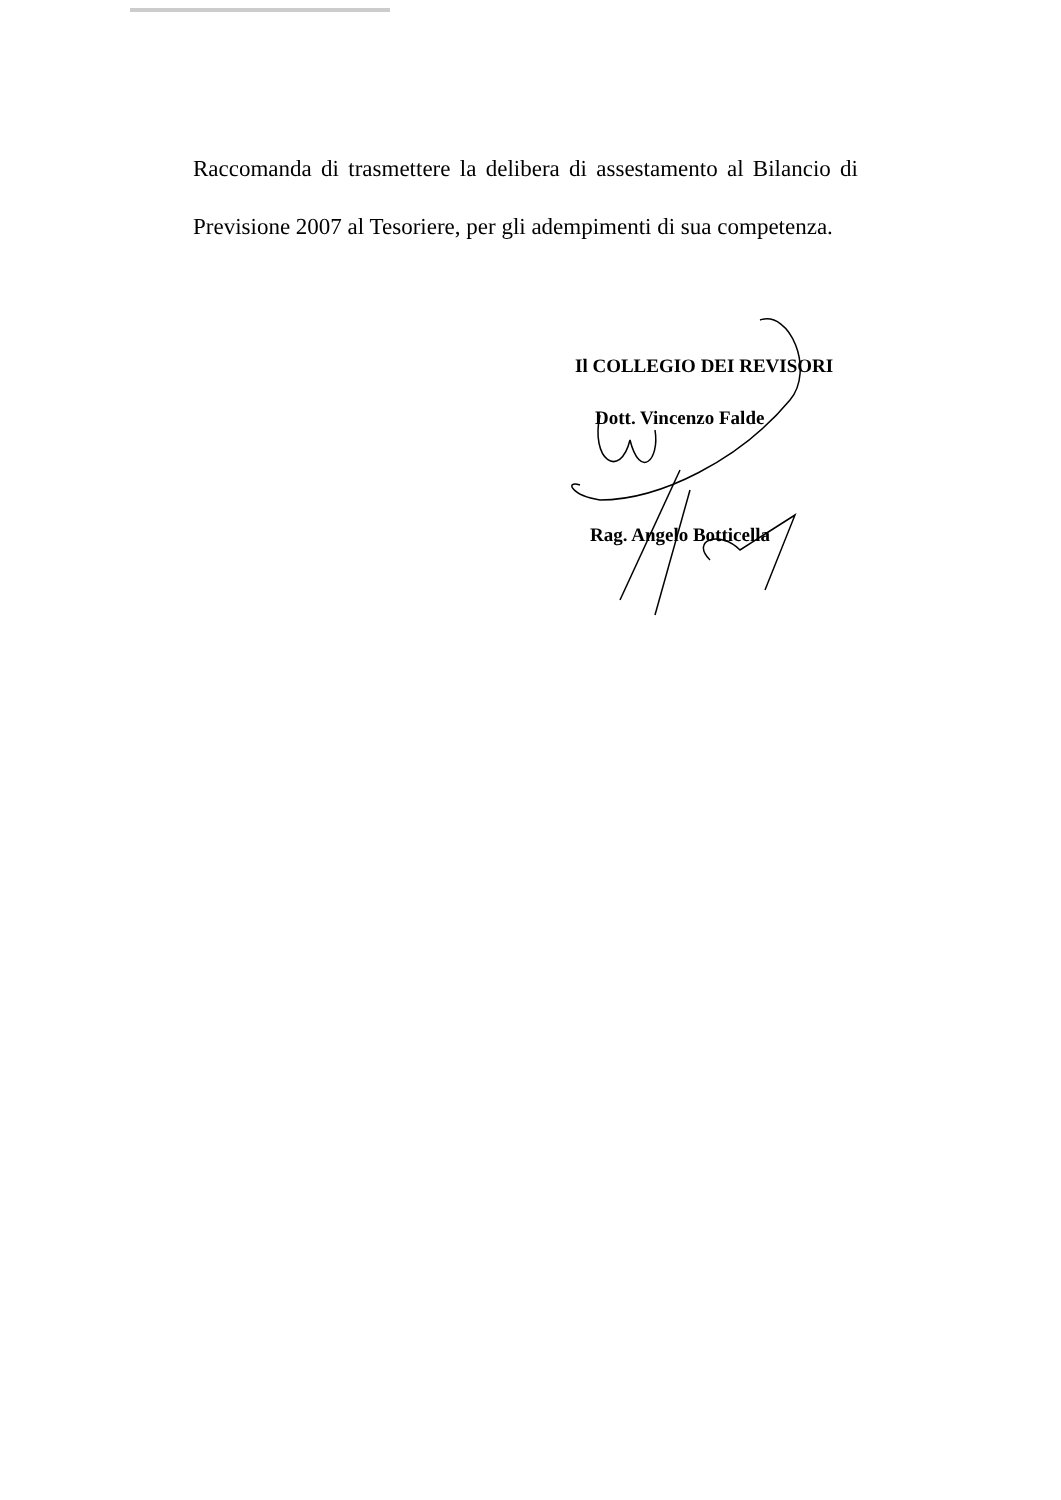Raccomanda di trasmettere la delibera di assestamento al Bilancio di Previsione 2007 al Tesoriere, per gli adempimenti di sua competenza.
Il COLLEGIO DEI REVISORI
Dott. Vincenzo Falde
Rag. Angelo Botticella